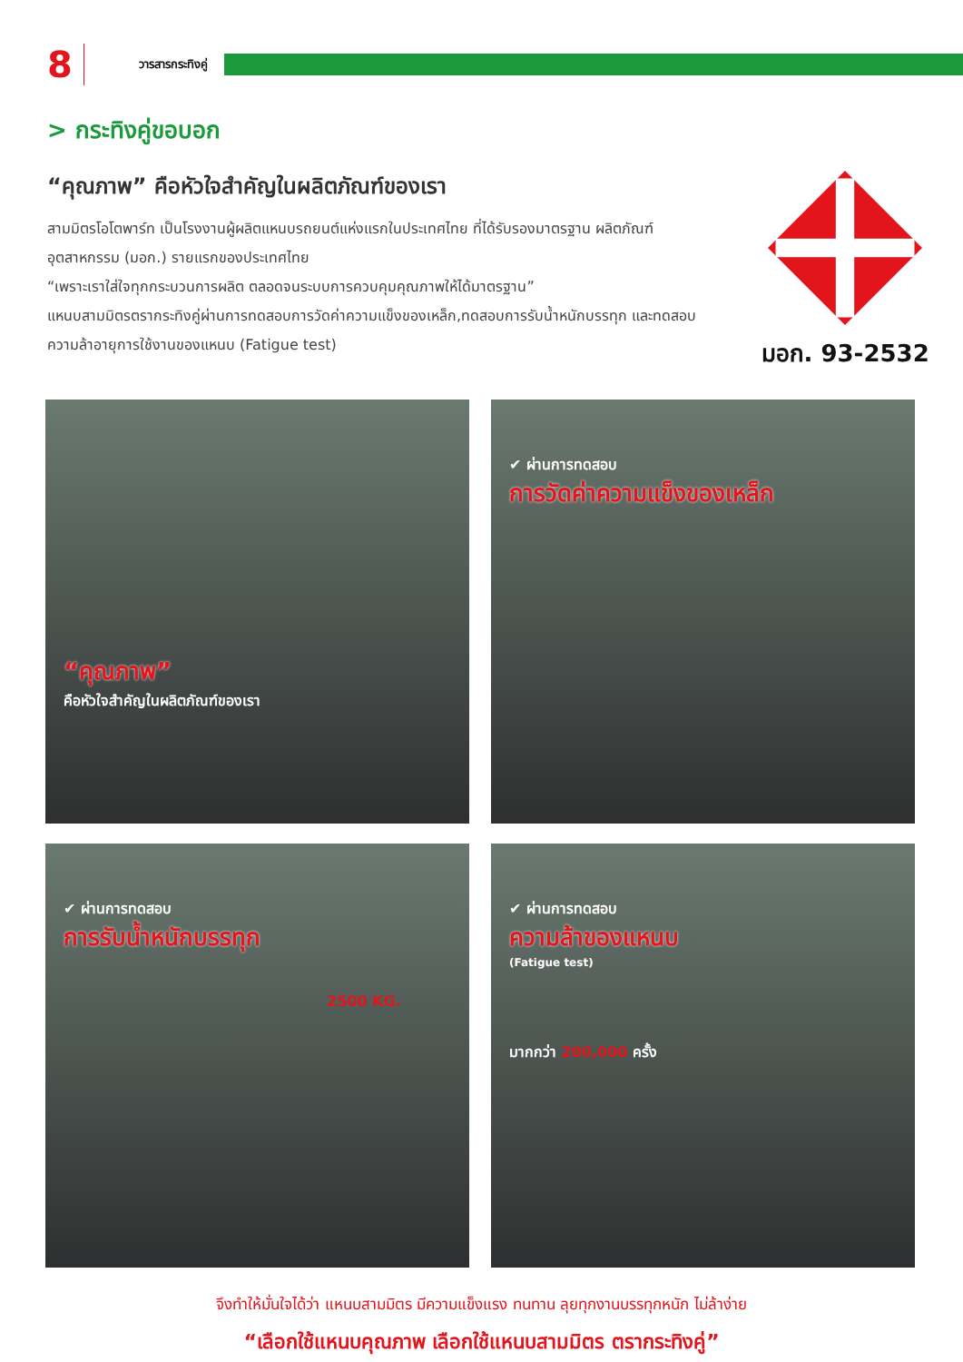8 วารสารกระทิงคู่
> กระทิงคู่ขอบอก
“คุณภาพ” คือหัวใจสำคัญในผลิตภัณฑ์ของเรา
สามมิตรโอโตพาร์ท เป็นโรงงานผู้ผลิตแหนบรถยนต์แห่งแรกในประเทศไทย ที่ได้รับรองมาตรฐาน ผลิตภัณฑ์อุตสาหกรรม (มอก.) รายแรกของประเทศไทย
“เพราะเราใส่ใจทุกกระบวนการผลิต ตลอดจนระบบการควบคุมคุณภาพให้ได้มาตรฐาน”
แหนบสามมิตรตรากระทิงคู่ผ่านการทดสอบการวัดค่าความแข็งของเหล็ก,ทดสอบการรับน้ำหนักบรรทุก และทดสอบความล้าอายุการใช้งานของแหนบ (Fatigue test)
มอก. 93-2532
“คุณภาพ”
คือหัวใจสำคัญในผลิตภัณฑ์ของเรา
✔ ผ่านการทดสอบ
การวัดค่าความแข็งของเหล็ก
✔ ผ่านการทดสอบ
การรับน้ำหนักบรรทุก
2500 KG.
✔ ผ่านการทดสอบ
ความล้าของแหนบ
(Fatigue test)
มากกว่า 200,000 ครั้ง
จึงทำให้มั่นใจได้ว่า แหนบสามมิตร มีความแข็งแรง ทนทาน ลุยทุกงานบรรทุกหนัก ไม่ล้าง่าย
“เลือกใช้แหนบคุณภาพ เลือกใช้แหนบสามมิตร ตรากระทิงคู่”